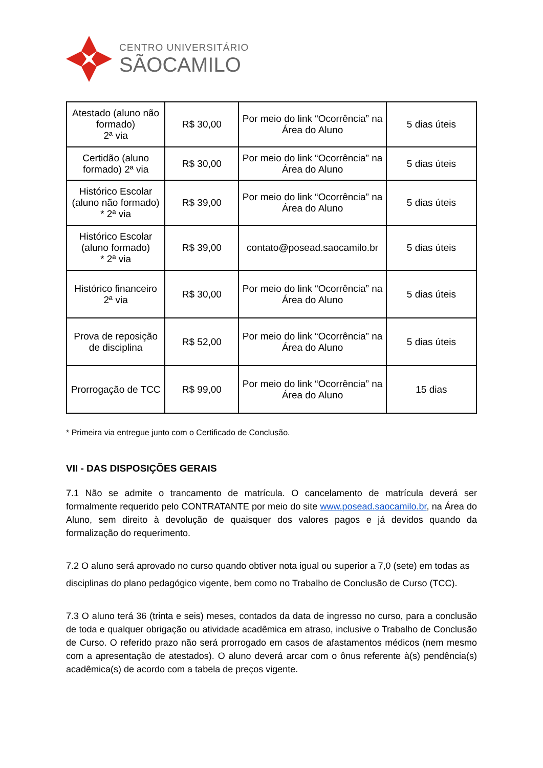CENTRO UNIVERSITÁRIO
SÃOCAMILO
| Atestado (aluno não formado) 2ª via | R$ 30,00 | Por meio do link “Ocorrência” na Área do Aluno | 5 dias úteis |
| Certidão (aluno formado) 2ª via | R$ 30,00 | Por meio do link “Ocorrência” na Área do Aluno | 5 dias úteis |
| Histórico Escolar (aluno não formado) * 2ª via | R$ 39,00 | Por meio do link “Ocorrência” na Área do Aluno | 5 dias úteis |
| Histórico Escolar (aluno formado) * 2ª via | R$ 39,00 | contato@posead.saocamilo.br | 5 dias úteis |
| Histórico financeiro 2ª via | R$ 30,00 | Por meio do link “Ocorrência” na Área do Aluno | 5 dias úteis |
| Prova de reposição de disciplina | R$ 52,00 | Por meio do link “Ocorrência” na Área do Aluno | 5 dias úteis |
| Prorrogação de TCC | R$ 99,00 | Por meio do link “Ocorrência” na Área do Aluno | 15 dias |
* Primeira via entregue junto com o Certificado de Conclusão.
VII - DAS DISPOSIÇÕES GERAIS
7.1 Não se admite o trancamento de matrícula. O cancelamento de matrícula deverá ser formalmente requerido pelo CONTRATANTE por meio do site www.posead.saocamilo.br, na Área do Aluno, sem direito à devolução de quaisquer dos valores pagos e já devidos quando da formalização do requerimento.
7.2 O aluno será aprovado no curso quando obtiver nota igual ou superior a 7,0 (sete) em todas as disciplinas do plano pedagógico vigente, bem como no Trabalho de Conclusão de Curso (TCC).
7.3 O aluno terá 36 (trinta e seis) meses, contados da data de ingresso no curso, para a conclusão de toda e qualquer obrigação ou atividade acadêmica em atraso, inclusive o Trabalho de Conclusão de Curso. O referido prazo não será prorrogado em casos de afastamentos médicos (nem mesmo com a apresentação de atestados). O aluno deverá arcar com o ônus referente à(s) pendência(s) acadêmica(s) de acordo com a tabela de preços vigente.